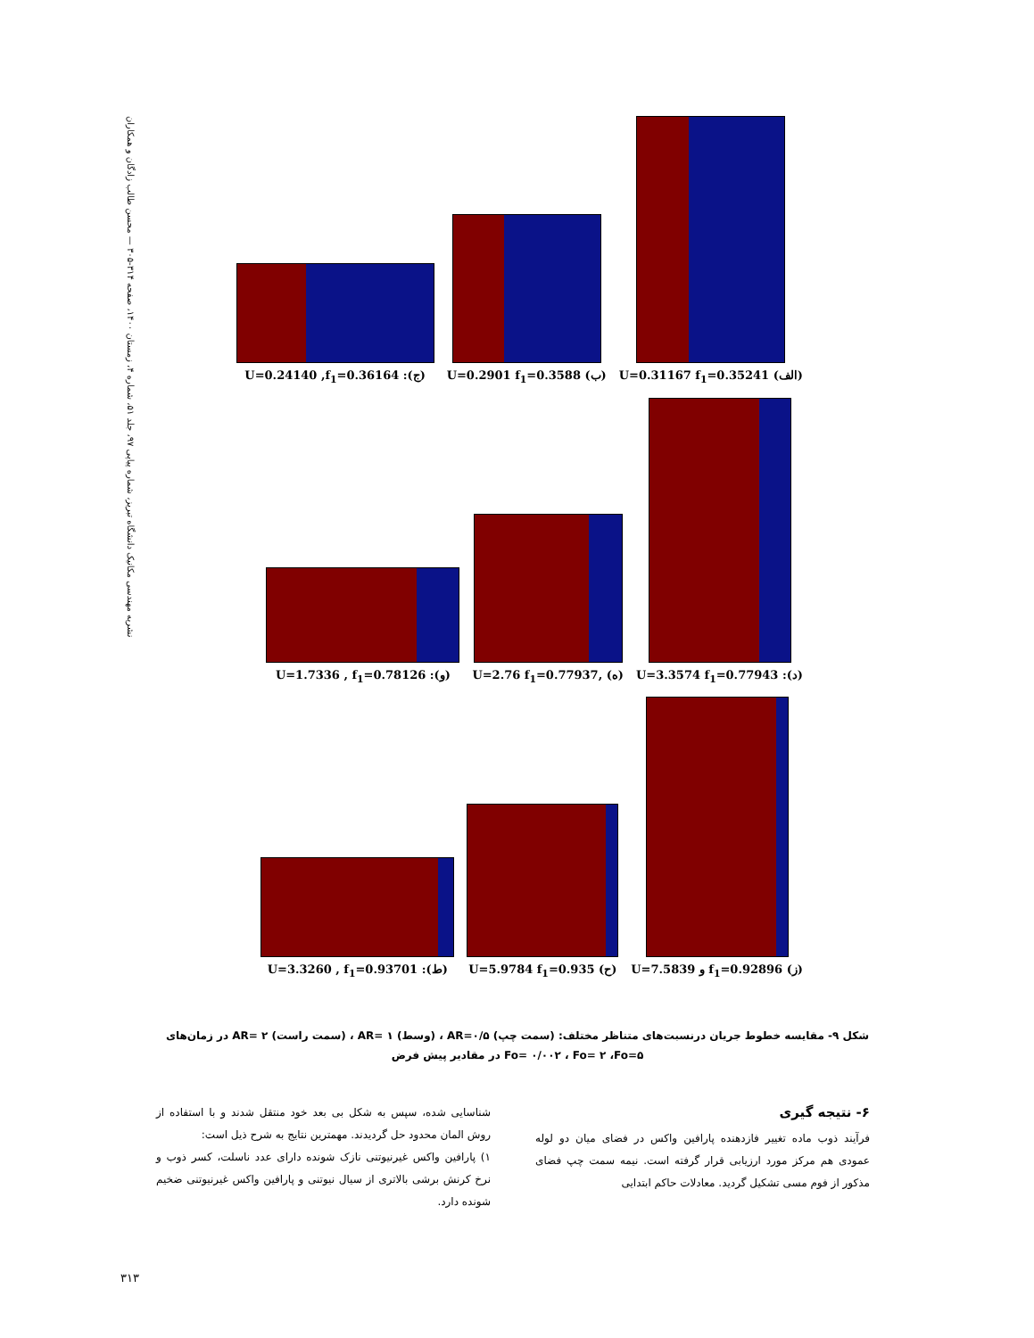نشریه مهندسی مکانیک دانشگاه تبریز، شماره پیاپی ۹۷، جلد ۵۱، شماره ۴، زمستان ۱۴۰۰، صفحه ۳۱۴-۳۰۵ — محسن طالب زادگان و همکاران
U=0.24140 ,f<sub>1</sub>=0.36164 :(ج)
U=0.2901 f<sub>1</sub>=0.3588 (ب)
U=0.31167 f<sub>1</sub>=0.35241 (الف)
U=1.7336 , f<sub>1</sub>=0.78126 :(و)
U=2.76 f<sub>1</sub>=0.77937, (ه)
U=3.3574 f<sub>1</sub>=0.77943 :(د)
U=3.3260 , f<sub>1</sub>=0.93701 :(ط)
U=5.9784 f<sub>1</sub>=0.935 (ح)
U=7.5839 و f<sub>1</sub>=0.92896 (ز)
شکل ۹- مقایسه خطوط جریان درنسبت‌های متناظر مختلف: (سمت چپ) AR=۰/۵ ، (وسط) AR= ۱ ، (سمت راست) AR= ۲ در زمان‌های Fo= ۰/۰۰۲ ، Fo= ۲ ،Fo=۵ در مقادیر پیش فرض
۶- نتیجه گیری
فرآیند ذوب ماده تغییر فازدهنده پارافین واکس در فضای میان دو لوله عمودی هم مرکز مورد ارزیابی قرار گرفته است. نیمه سمت چپ فضای مذکور از فوم مسی تشکیل گردید. معادلات حاکم ابتدایی
شناسایی شده، سپس به شکل بی بعد خود منتقل شدند و با استفاده از روش المان محدود حل گردیدند. مهمترین نتایج به شرح ذیل است:
۱) پارافین واکس غیرنیوتنی نازک شونده دارای عدد ناسلت، کسر ذوب و نرخ کرنش برشی بالاتری از سیال نیوتنی و پارافین واکس غیرنیوتنی ضخیم شونده دارد.
۳۱۳